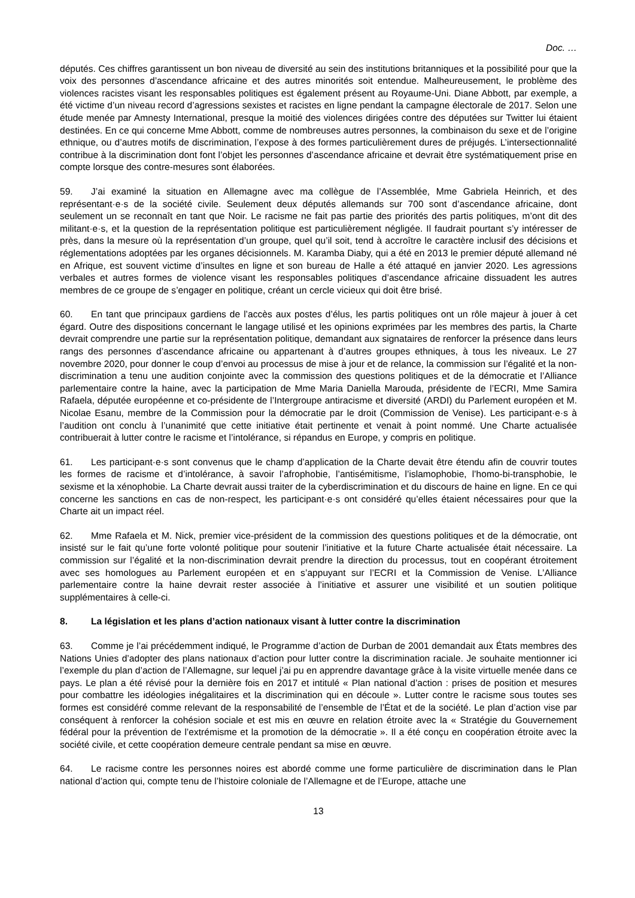Doc. …
députés. Ces chiffres garantissent un bon niveau de diversité au sein des institutions britanniques et la possibilité pour que la voix des personnes d’ascendance africaine et des autres minorités soit entendue. Malheureusement, le problème des violences racistes visant les responsables politiques est également présent au Royaume-Uni. Diane Abbott, par exemple, a été victime d’un niveau record d’agressions sexistes et racistes en ligne pendant la campagne électorale de 2017. Selon une étude menée par Amnesty International, presque la moitié des violences dirigées contre des députées sur Twitter lui étaient destinées. En ce qui concerne Mme Abbott, comme de nombreuses autres personnes, la combinaison du sexe et de l’origine ethnique, ou d’autres motifs de discrimination, l’expose à des formes particulièrement dures de préjugés. L’intersectionnalité contribue à la discrimination dont font l’objet les personnes d’ascendance africaine et devrait être systématiquement prise en compte lorsque des contre-mesures sont élaborées.
59. J’ai examiné la situation en Allemagne avec ma collègue de l’Assemblée, Mme Gabriela Heinrich, et des représentant·e·s de la société civile. Seulement deux députés allemands sur 700 sont d’ascendance africaine, dont seulement un se reconnaît en tant que Noir. Le racisme ne fait pas partie des priorités des partis politiques, m’ont dit des militant·e·s, et la question de la représentation politique est particulièrement négligée. Il faudrait pourtant s’y intéresser de près, dans la mesure où la représentation d’un groupe, quel qu’il soit, tend à accroître le caractère inclusif des décisions et réglementations adoptées par les organes décisionnels. M. Karamba Diaby, qui a été en 2013 le premier député allemand né en Afrique, est souvent victime d’insultes en ligne et son bureau de Halle a été attaqué en janvier 2020. Les agressions verbales et autres formes de violence visant les responsables politiques d’ascendance africaine dissuadent les autres membres de ce groupe de s’engager en politique, créant un cercle vicieux qui doit être brisé.
60. En tant que principaux gardiens de l’accès aux postes d’élus, les partis politiques ont un rôle majeur à jouer à cet égard. Outre des dispositions concernant le langage utilisé et les opinions exprimées par les membres des partis, la Charte devrait comprendre une partie sur la représentation politique, demandant aux signataires de renforcer la présence dans leurs rangs des personnes d’ascendance africaine ou appartenant à d’autres groupes ethniques, à tous les niveaux. Le 27 novembre 2020, pour donner le coup d’envoi au processus de mise à jour et de relance, la commission sur l’égalité et la non-discrimination a tenu une audition conjointe avec la commission des questions politiques et de la démocratie et l’Alliance parlementaire contre la haine, avec la participation de Mme Maria Daniella Marouda, présidente de l’ECRI, Mme Samira Rafaela, députée européenne et co-présidente de l’Intergroupe antiracisme et diversité (ARDI) du Parlement européen et M. Nicolae Esanu, membre de la Commission pour la démocratie par le droit (Commission de Venise). Les participant·e·s à l’audition ont conclu à l’unanimité que cette initiative était pertinente et venait à point nommé. Une Charte actualisée contribuerait à lutter contre le racisme et l’intolérance, si répandus en Europe, y compris en politique.
61. Les participant·e·s sont convenus que le champ d’application de la Charte devait être étendu afin de couvrir toutes les formes de racisme et d’intolérance, à savoir l’afrophobie, l’antisémitisme, l’islamophobie, l’homo-bi-transphobie, le sexisme et la xénophobie. La Charte devrait aussi traiter de la cyberdiscrimination et du discours de haine en ligne. En ce qui concerne les sanctions en cas de non-respect, les participant·e·s ont considéré qu’elles étaient nécessaires pour que la Charte ait un impact réel.
62. Mme Rafaela et M. Nick, premier vice-président de la commission des questions politiques et de la démocratie, ont insisté sur le fait qu’une forte volonté politique pour soutenir l’initiative et la future Charte actualisée était nécessaire. La commission sur l’égalité et la non-discrimination devrait prendre la direction du processus, tout en coopérant étroitement avec ses homologues au Parlement européen et en s’appuyant sur l’ECRI et la Commission de Venise. L’Alliance parlementaire contre la haine devrait rester associée à l’initiative et assurer une visibilité et un soutien politique supplémentaires à celle-ci.
8. La législation et les plans d’action nationaux visant à lutter contre la discrimination
63. Comme je l’ai précédemment indiqué, le Programme d’action de Durban de 2001 demandait aux États membres des Nations Unies d’adopter des plans nationaux d’action pour lutter contre la discrimination raciale. Je souhaite mentionner ici l’exemple du plan d’action de l’Allemagne, sur lequel j’ai pu en apprendre davantage grâce à la visite virtuelle menée dans ce pays. Le plan a été révisé pour la dernière fois en 2017 et intitulé « Plan national d’action : prises de position et mesures pour combattre les idéologies inégalitaires et la discrimination qui en découle ». Lutter contre le racisme sous toutes ses formes est considéré comme relevant de la responsabilité de l’ensemble de l’État et de la société. Le plan d’action vise par conséquent à renforcer la cohésion sociale et est mis en œuvre en relation étroite avec la « Stratégie du Gouvernement fédéral pour la prévention de l’extrémisme et la promotion de la démocratie ». Il a été conçu en coopération étroite avec la société civile, et cette coopération demeure centrale pendant sa mise en œuvre.
64. Le racisme contre les personnes noires est abordé comme une forme particulière de discrimination dans le Plan national d’action qui, compte tenu de l’histoire coloniale de l’Allemagne et de l’Europe, attache une
13